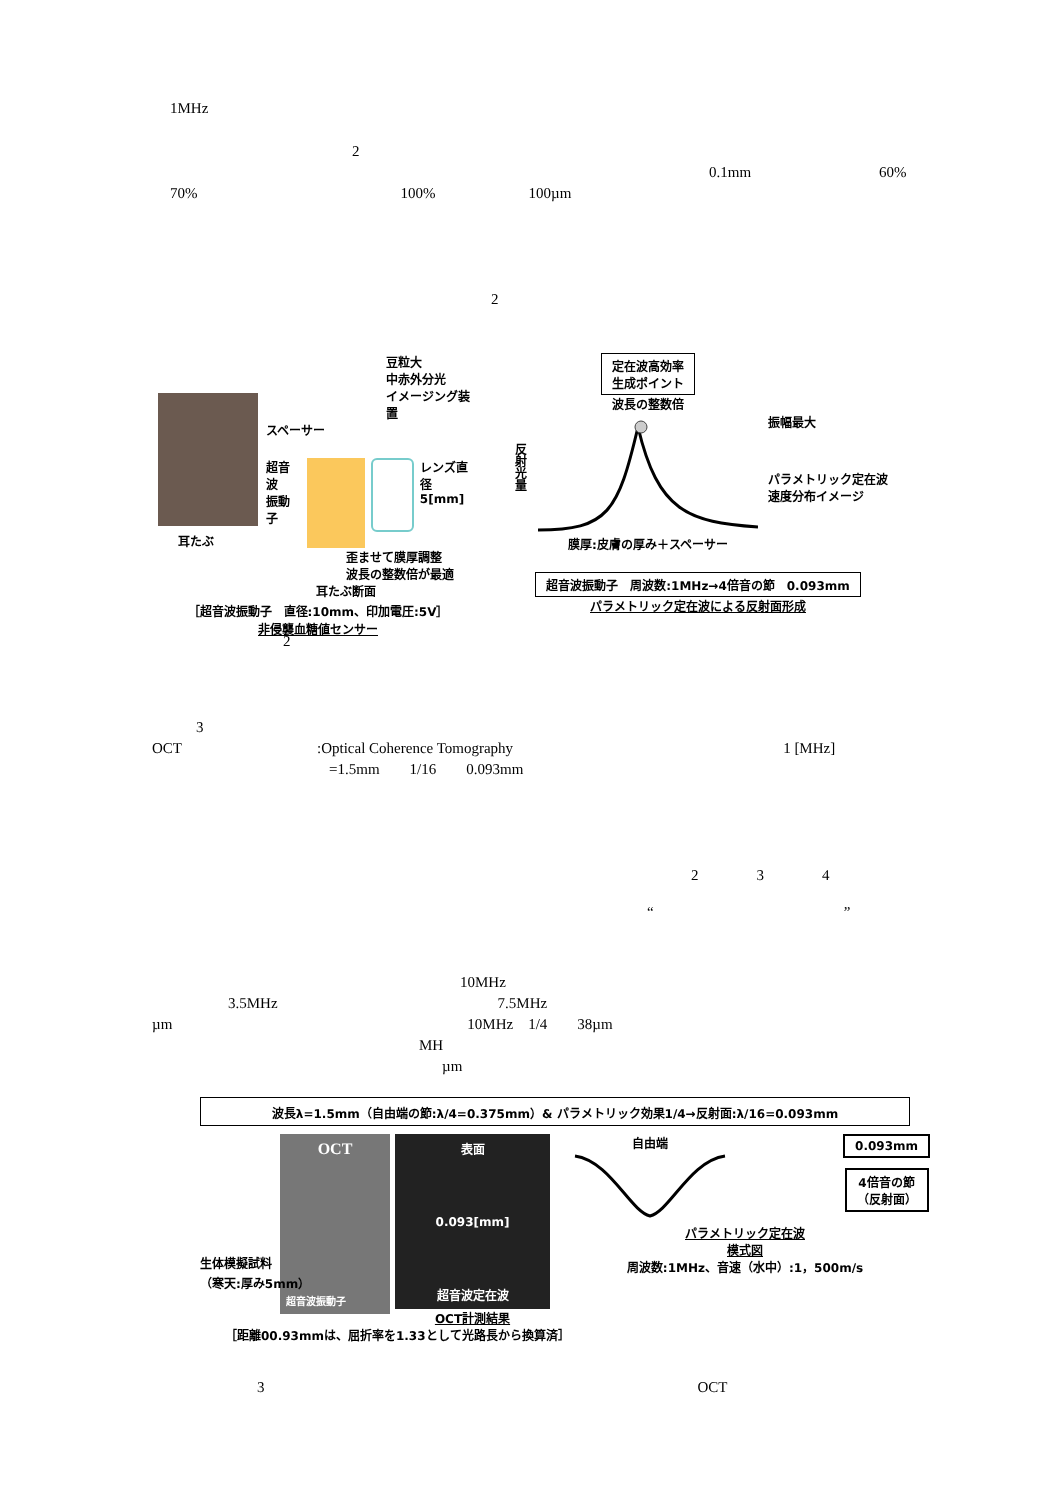1MHz
2
0.1mm 60%
70% 100% 100µm
2
耳たぶ
豆粒大
中赤外分光
イメージング装置
スペーサー
超音波
振動子
レンズ直径
5[mm]
歪ませて膜厚調整
波長の整数倍が最適
耳たぶ断面
［超音波振動子　直径:10mm、印加電圧:5V］
非侵襲血糖値センサー
反射光量
定在波高効率
生成ポイント
波長の整数倍
膜厚:皮膚の厚み＋スペーサー
振幅最大
パラメトリック定在波
速度分布イメージ
超音波振動子　周波数:1MHz→4倍音の節　0.093mm
パラメトリック定在波による反射面形成
2
3
OCT:Optical Coherence Tomography 1 [MHz]
=1.5mm 1/16 0.093mm
2 3 4
“”
10MHz
3.5MHz 7.5MHz
µm 10MHz　1/4　　38µm
MH
µm
波長λ=1.5mm（自由端の節:λ/4=0.375mm）& パラメトリック効果1/4→反射面:λ/16=0.093mm
OCT
超音波振動子
生体模擬試料
（寒天:厚み5mm）
表面
0.093[mm]
超音波定在波
OCT計測結果
自由端
0.093mm
4倍音の節
（反射面）
パラメトリック定在波
模式図
周波数:1MHz、音速（水中）:1，500m/s
［距離00.93mmは、屈折率を1.33として光路長から換算済］
3 OCT